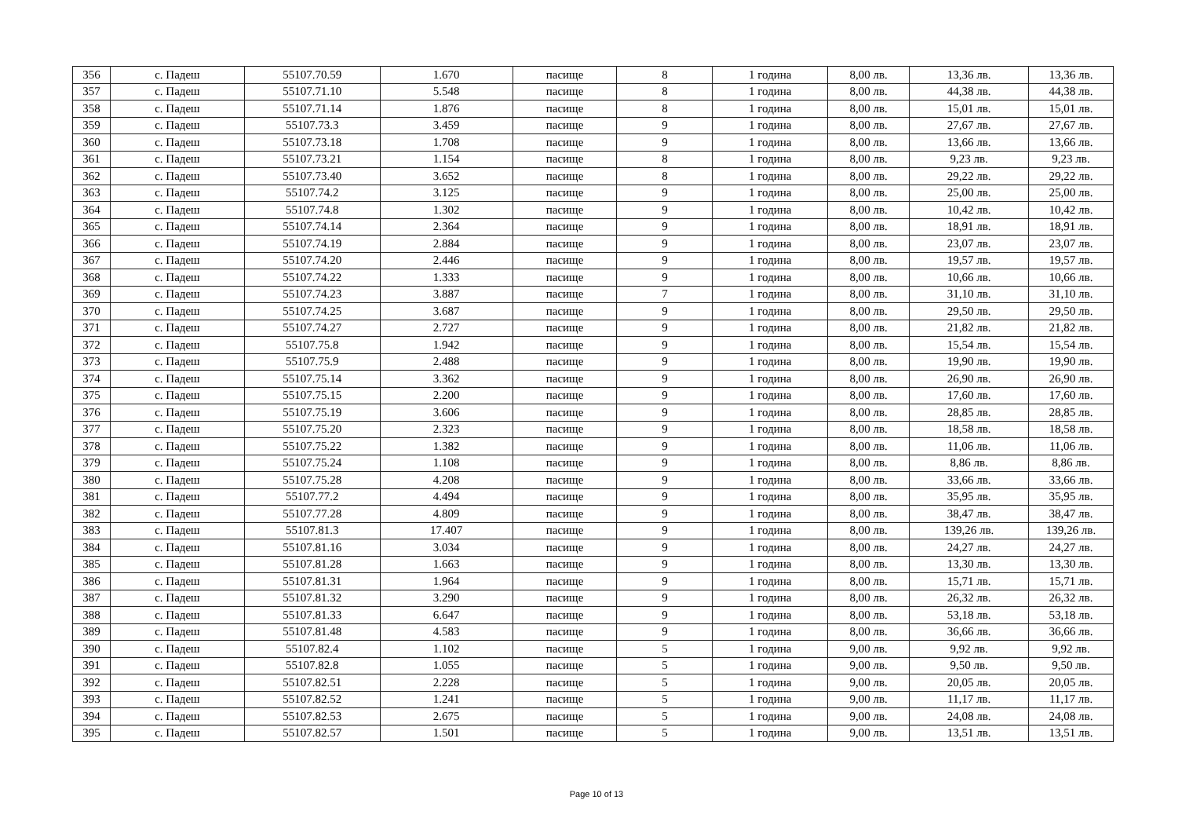| 356 | с. Падеш | 55107.70.59 | 1.670 | пасище | 8 | 1 година | 8,00 лв. | 13,36 лв. | 13,36 лв. |
| 357 | с. Падеш | 55107.71.10 | 5.548 | пасище | 8 | 1 година | 8,00 лв. | 44,38 лв. | 44,38 лв. |
| 358 | с. Падеш | 55107.71.14 | 1.876 | пасище | 8 | 1 година | 8,00 лв. | 15,01 лв. | 15,01 лв. |
| 359 | с. Падеш | 55107.73.3 | 3.459 | пасище | 9 | 1 година | 8,00 лв. | 27,67 лв. | 27,67 лв. |
| 360 | с. Падеш | 55107.73.18 | 1.708 | пасище | 9 | 1 година | 8,00 лв. | 13,66 лв. | 13,66 лв. |
| 361 | с. Падеш | 55107.73.21 | 1.154 | пасище | 8 | 1 година | 8,00 лв. | 9,23 лв. | 9,23 лв. |
| 362 | с. Падеш | 55107.73.40 | 3.652 | пасище | 8 | 1 година | 8,00 лв. | 29,22 лв. | 29,22 лв. |
| 363 | с. Падеш | 55107.74.2 | 3.125 | пасище | 9 | 1 година | 8,00 лв. | 25,00 лв. | 25,00 лв. |
| 364 | с. Падеш | 55107.74.8 | 1.302 | пасище | 9 | 1 година | 8,00 лв. | 10,42 лв. | 10,42 лв. |
| 365 | с. Падеш | 55107.74.14 | 2.364 | пасище | 9 | 1 година | 8,00 лв. | 18,91 лв. | 18,91 лв. |
| 366 | с. Падеш | 55107.74.19 | 2.884 | пасище | 9 | 1 година | 8,00 лв. | 23,07 лв. | 23,07 лв. |
| 367 | с. Падеш | 55107.74.20 | 2.446 | пасище | 9 | 1 година | 8,00 лв. | 19,57 лв. | 19,57 лв. |
| 368 | с. Падеш | 55107.74.22 | 1.333 | пасище | 9 | 1 година | 8,00 лв. | 10,66 лв. | 10,66 лв. |
| 369 | с. Падеш | 55107.74.23 | 3.887 | пасище | 7 | 1 година | 8,00 лв. | 31,10 лв. | 31,10 лв. |
| 370 | с. Падеш | 55107.74.25 | 3.687 | пасище | 9 | 1 година | 8,00 лв. | 29,50 лв. | 29,50 лв. |
| 371 | с. Падеш | 55107.74.27 | 2.727 | пасище | 9 | 1 година | 8,00 лв. | 21,82 лв. | 21,82 лв. |
| 372 | с. Падеш | 55107.75.8 | 1.942 | пасище | 9 | 1 година | 8,00 лв. | 15,54 лв. | 15,54 лв. |
| 373 | с. Падеш | 55107.75.9 | 2.488 | пасище | 9 | 1 година | 8,00 лв. | 19,90 лв. | 19,90 лв. |
| 374 | с. Падеш | 55107.75.14 | 3.362 | пасище | 9 | 1 година | 8,00 лв. | 26,90 лв. | 26,90 лв. |
| 375 | с. Падеш | 55107.75.15 | 2.200 | пасище | 9 | 1 година | 8,00 лв. | 17,60 лв. | 17,60 лв. |
| 376 | с. Падеш | 55107.75.19 | 3.606 | пасище | 9 | 1 година | 8,00 лв. | 28,85 лв. | 28,85 лв. |
| 377 | с. Падеш | 55107.75.20 | 2.323 | пасище | 9 | 1 година | 8,00 лв. | 18,58 лв. | 18,58 лв. |
| 378 | с. Падеш | 55107.75.22 | 1.382 | пасище | 9 | 1 година | 8,00 лв. | 11,06 лв. | 11,06 лв. |
| 379 | с. Падеш | 55107.75.24 | 1.108 | пасище | 9 | 1 година | 8,00 лв. | 8,86 лв. | 8,86 лв. |
| 380 | с. Падеш | 55107.75.28 | 4.208 | пасище | 9 | 1 година | 8,00 лв. | 33,66 лв. | 33,66 лв. |
| 381 | с. Падеш | 55107.77.2 | 4.494 | пасище | 9 | 1 година | 8,00 лв. | 35,95 лв. | 35,95 лв. |
| 382 | с. Падеш | 55107.77.28 | 4.809 | пасище | 9 | 1 година | 8,00 лв. | 38,47 лв. | 38,47 лв. |
| 383 | с. Падеш | 55107.81.3 | 17.407 | пасище | 9 | 1 година | 8,00 лв. | 139,26 лв. | 139,26 лв. |
| 384 | с. Падеш | 55107.81.16 | 3.034 | пасище | 9 | 1 година | 8,00 лв. | 24,27 лв. | 24,27 лв. |
| 385 | с. Падеш | 55107.81.28 | 1.663 | пасище | 9 | 1 година | 8,00 лв. | 13,30 лв. | 13,30 лв. |
| 386 | с. Падеш | 55107.81.31 | 1.964 | пасище | 9 | 1 година | 8,00 лв. | 15,71 лв. | 15,71 лв. |
| 387 | с. Падеш | 55107.81.32 | 3.290 | пасище | 9 | 1 година | 8,00 лв. | 26,32 лв. | 26,32 лв. |
| 388 | с. Падеш | 55107.81.33 | 6.647 | пасище | 9 | 1 година | 8,00 лв. | 53,18 лв. | 53,18 лв. |
| 389 | с. Падеш | 55107.81.48 | 4.583 | пасище | 9 | 1 година | 8,00 лв. | 36,66 лв. | 36,66 лв. |
| 390 | с. Падеш | 55107.82.4 | 1.102 | пасище | 5 | 1 година | 9,00 лв. | 9,92 лв. | 9,92 лв. |
| 391 | с. Падеш | 55107.82.8 | 1.055 | пасище | 5 | 1 година | 9,00 лв. | 9,50 лв. | 9,50 лв. |
| 392 | с. Падеш | 55107.82.51 | 2.228 | пасище | 5 | 1 година | 9,00 лв. | 20,05 лв. | 20,05 лв. |
| 393 | с. Падеш | 55107.82.52 | 1.241 | пасище | 5 | 1 година | 9,00 лв. | 11,17 лв. | 11,17 лв. |
| 394 | с. Падеш | 55107.82.53 | 2.675 | пасище | 5 | 1 година | 9,00 лв. | 24,08 лв. | 24,08 лв. |
| 395 | с. Падеш | 55107.82.57 | 1.501 | пасище | 5 | 1 година | 9,00 лв. | 13,51 лв. | 13,51 лв. |
Page 10 of 13